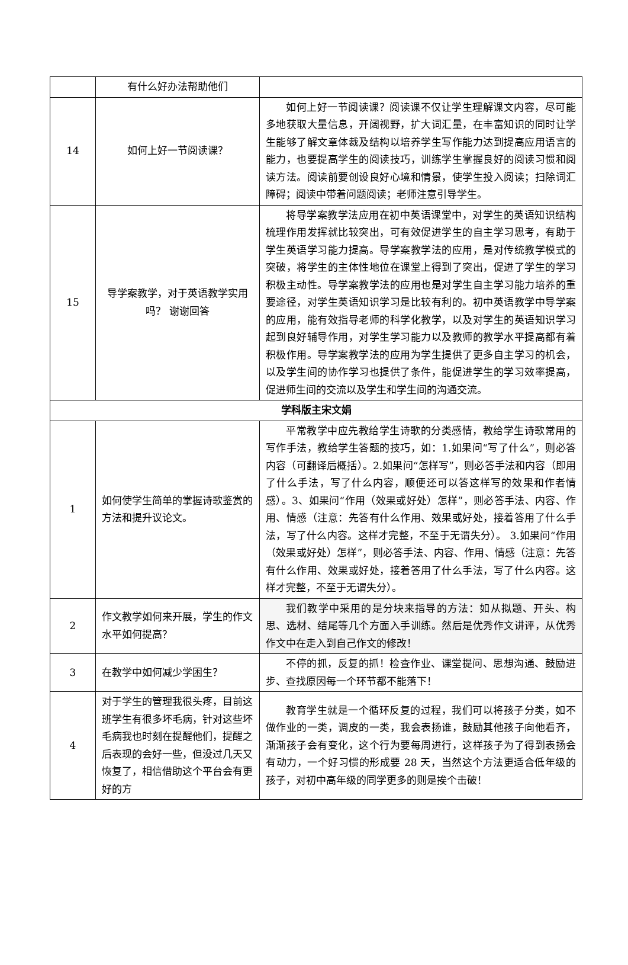| | 有什么好办法帮助他们 | |
| 14 | 如何上好一节阅读课？ | 如何上好一节阅读课？阅读课不仅让学生理解课文内容，尽可能多地获取大量信息，开阔视野，扩大词汇量，在丰富知识的同时让学生能够了解文章体裁及结构以培养学生写作能力达到提高应用语言的能力，也要提高学生的阅读技巧，训练学生掌握良好的阅读习惯和阅读方法。阅读前要创设良好心境和情景，使学生投入阅读；扫除词汇障碍；阅读中带着问题阅读；老师注意引导学生。 |
| 15 | 导学案教学，对于英语教学实用吗？ 谢谢回答 | 将导学案教学法应用在初中英语课堂中，对学生的英语知识结构梳理作用发挥就比较突出，可有效促进学生的自主学习思考，有助于学生英语学习能力提高。导学案教学法的应用，是对传统教学模式的突破，将学生的主体性地位在课堂上得到了突出，促进了学生的学习积极主动性。导学案教学法的应用也是对学生自主学习能力培养的重要途径，对学生英语知识学习是比较有利的。初中英语教学中导学案的应用，能有效指导老师的科学化教学，以及对学生的英语知识学习起到良好辅导作用，对学生学习能力以及教师的教学水平提高都有着积极作用。导学案教学法的应用为学生提供了更多自主学习的机会，以及学生间的协作学习也提供了条件，能促进学生的学习效率提高，促进师生间的交流以及学生和学生间的沟通交流。 |
| 学科版主宋文娟 | | |
| 1 | 如何使学生简单的掌握诗歌鉴赏的方法和提升议论文。 | 平常教学中应先教给学生诗歌的分类感情，教给学生诗歌常用的写作手法，教给学生答题的技巧，如：1.如果问“写了什么”，则必答内容（可翻译后概括）。2.如果问“怎样写”，则必答手法和内容（即用了什么手法，写了什么内容，顺便还可以答这样写的效果和作者情感）。3、如果问“作用（效果或好处）怎样”，则必答手法、内容、作用、情感（注意：先答有什么作用、效果或好处，接着答用了什么手法，写了什么内容。这样才完整，不至于无谓失分）。 3.如果问“作用（效果或好处）怎样”，则必答手法、内容、作用、情感（注意：先答有什么作用、效果或好处，接着答用了什么手法，写了什么内容。这样才完整，不至于无谓失分）。 |
| 2 | 作文教学如何来开展，学生的作文水平如何提高？ | 我们教学中采用的是分块来指导的方法：如从拟题、开头、构思、选材、结尾等几个方面入手训练。然后是优秀作文讲评，从优秀作文中在走入到自己作文的修改！ |
| 3 | 在教学中如何减少学困生？ | 不停的抓，反复的抓！检查作业、课堂提问、思想沟通、鼓励进步、查找原因每一个环节都不能落下！ |
| 4 | 对于学生的管理我很头疼，目前这班学生有很多坏毛病，针对这些坏毛病我也时刻在提醒他们，提醒之后表现的会好一些，但没过几天又恢复了，相信借助这个平台会有更好的方 | 教育学生就是一个循环反复的过程，我们可以将孩子分类，如不做作业的一类，调皮的一类，我会表扬谁，鼓励其他孩子向他看齐，渐渐孩子会有变化，这个行为要每周进行，这样孩子为了得到表扬会有动力，一个好习惯的形成要 28 天，当然这个方法更适合低年级的孩子，对初中高年级的同学更多的则是挨个击破！ |